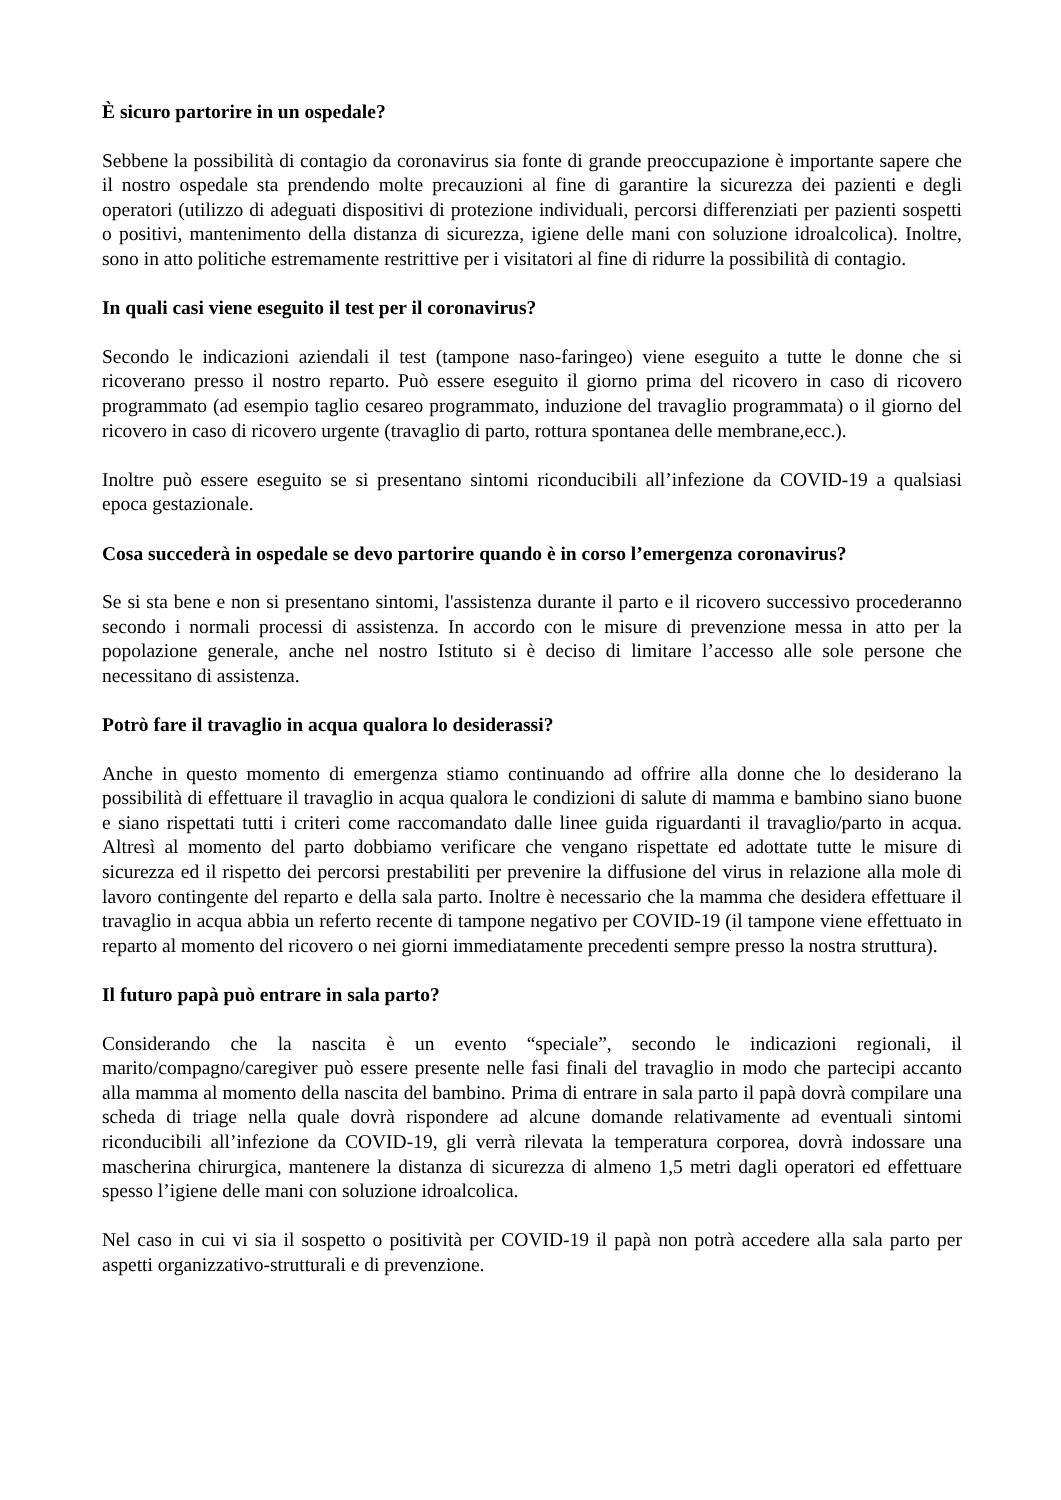È sicuro partorire in un ospedale?
Sebbene la possibilità di contagio da coronavirus sia fonte di grande preoccupazione è importante sapere che il nostro ospedale sta prendendo molte precauzioni al fine di garantire la sicurezza dei pazienti e degli operatori (utilizzo di adeguati dispositivi di protezione individuali, percorsi differenziati per pazienti sospetti o positivi, mantenimento della distanza di sicurezza, igiene delle mani con soluzione idroalcolica). Inoltre, sono in atto politiche estremamente restrittive per i visitatori al fine di ridurre la possibilità di contagio.
In quali casi viene eseguito il test per il coronavirus?
Secondo le indicazioni aziendali il test (tampone naso-faringeo) viene eseguito a tutte le donne che si ricoverano presso il nostro reparto. Può essere eseguito il giorno prima del ricovero in caso di ricovero programmato (ad esempio taglio cesareo programmato, induzione del travaglio programmata) o il giorno del ricovero in caso di ricovero urgente (travaglio di parto, rottura spontanea delle membrane,ecc.).
Inoltre può essere eseguito se si presentano sintomi riconducibili all’infezione da COVID-19 a qualsiasi epoca gestazionale.
Cosa succederà in ospedale se devo partorire quando è in corso l’emergenza coronavirus?
Se si sta bene e non si presentano sintomi, l'assistenza durante il parto e il ricovero successivo procederanno secondo i normali processi di assistenza. In accordo con le misure di prevenzione messa in atto per la popolazione generale, anche nel nostro Istituto si è deciso di limitare l’accesso alle sole persone che necessitano di assistenza.
Potrò fare il travaglio in acqua qualora lo desiderassi?
Anche in questo momento di emergenza stiamo continuando ad offrire alla donne che lo desiderano la possibilità di effettuare il travaglio in acqua qualora le condizioni di salute di mamma e bambino siano buone e siano rispettati tutti i criteri come raccomandato dalle linee guida riguardanti il travaglio/parto in acqua. Altresì al momento del parto dobbiamo verificare che vengano rispettate ed adottate tutte le misure di sicurezza ed il rispetto dei percorsi prestabiliti per prevenire la diffusione del virus in relazione alla mole di lavoro contingente del reparto e della sala parto. Inoltre è necessario che la mamma che desidera effettuare il travaglio in acqua abbia un referto recente di tampone negativo per COVID-19 (il tampone viene effettuato in reparto al momento del ricovero o nei giorni immediatamente precedenti sempre presso la nostra struttura).
Il futuro papà può entrare in sala parto?
Considerando che la nascita è un evento “speciale”, secondo le indicazioni regionali, il marito/compagno/caregiver può essere presente nelle fasi finali del travaglio in modo che partecipi accanto alla mamma al momento della nascita del bambino. Prima di entrare in sala parto il papà dovrà compilare una scheda di triage nella quale dovrà rispondere ad alcune domande relativamente ad eventuali sintomi riconducibili all’infezione da COVID-19, gli verrà rilevata la temperatura corporea, dovrà indossare una mascherina chirurgica, mantenere la distanza di sicurezza di almeno 1,5 metri dagli operatori ed effettuare spesso l’igiene delle mani con soluzione idroalcolica.
Nel caso in cui vi sia il sospetto o positività per COVID-19 il papà non potrà accedere alla sala parto per aspetti organizzativo-strutturali e di prevenzione.